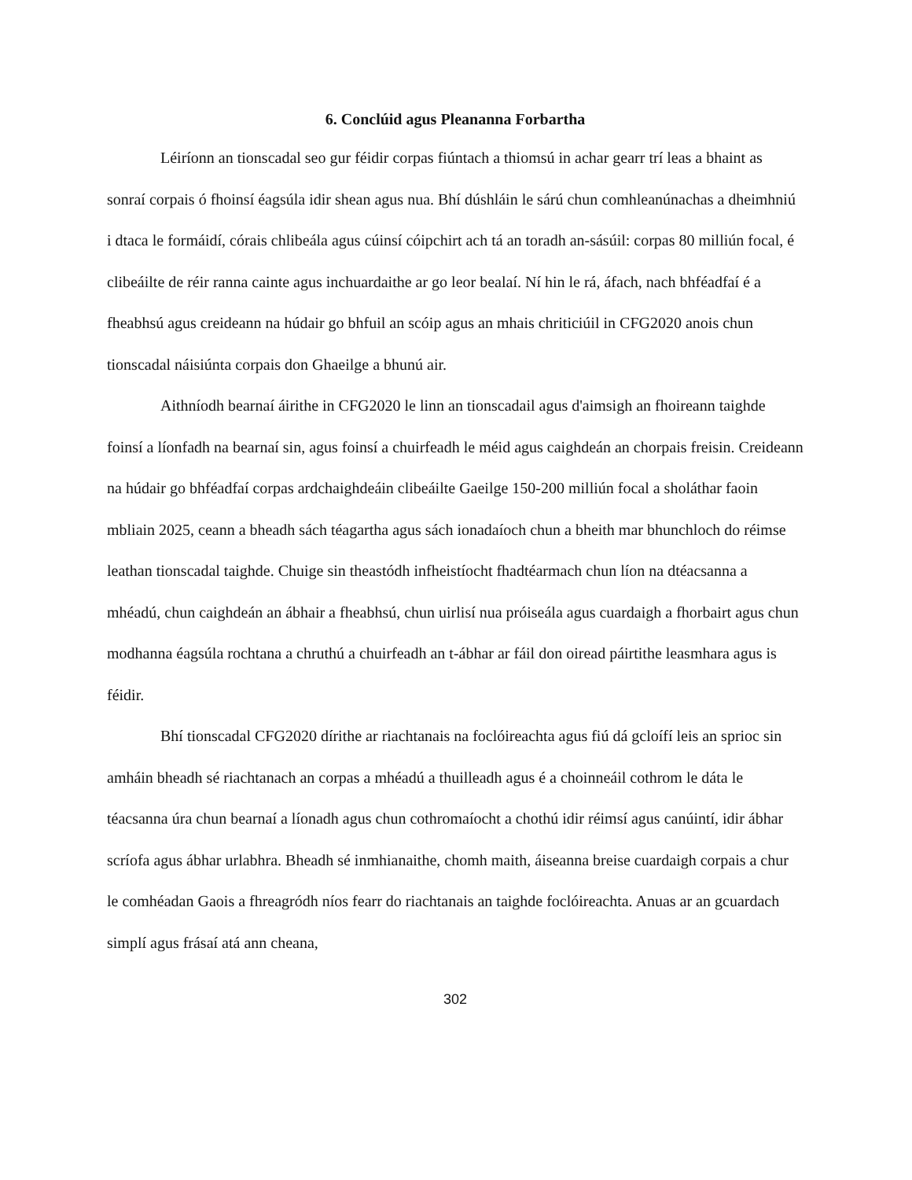6. Conclúid agus Pleananna Forbartha
Léiríonn an tionscadal seo gur féidir corpas fiúntach a thiomsú in achar gearr trí leas a bhaint as sonraí corpais ó fhoinsí éagsúla idir shean agus nua. Bhí dúshláin le sárú chun comhleanúnachas a dheimhniú i dtaca le formáidí, córais chlibeála agus cúinsí cóipchirt ach tá an toradh an-sásúil: corpas 80 milliún focal, é clibeáilte de réir ranna cainte agus inchuardaithe ar go leor bealaí. Ní hin le rá, áfach, nach bhféadfaí é a fheabhsú agus creideann na húdair go bhfuil an scóip agus an mhais chriticiúil in CFG2020 anois chun tionscadal náisiúnta corpais don Ghaeilge a bhunú air.
Aithníodh bearnaí áirithe in CFG2020 le linn an tionscadail agus d'aimsigh an fhoireann taighde foinsí a líonfadh na bearnaí sin, agus foinsí a chuirfeadh le méid agus caighdeán an chorpais freisin. Creideann na húdair go bhféadfaí corpas ardchaighdeáin clibeáilte Gaeilge 150-200 milliún focal a sholáthar faoin mbliain 2025, ceann a bheadh sách téagartha agus sách ionadaíoch chun a bheith mar bhunchloch do réimse leathan tionscadal taighde. Chuige sin theastódh infheistíocht fhadtéarmach chun líon na dtéacsanna a mhéadú, chun caighdeán an ábhair a fheabhsú, chun uirlisí nua próiseála agus cuardaigh a fhorbairt agus chun modhanna éagsúla rochtana a chruthú a chuirfeadh an t-ábhar ar fáil don oiread páirtithe leasmhara agus is féidir.
Bhí tionscadal CFG2020 dírithe ar riachtanais na foclóireachta agus fiú dá gcloífí leis an sprioc sin amháin bheadh sé riachtanach an corpas a mhéadú a thuilleadh agus é a choinneáil cothrom le dáta le téacsanna úra chun bearnaí a líonadh agus chun cothromaíocht a chothú idir réimsí agus canúintí, idir ábhar scríofa agus ábhar urlabhra. Bheadh sé inmhianaithe, chomh maith, áiseanna breise cuardaigh corpais a chur le comhéadan Gaois a fhreagródh níos fearr do riachtanais an taighde foclóireachta. Anuas ar an gcuardach simplí agus frásaí atá ann cheana,
302